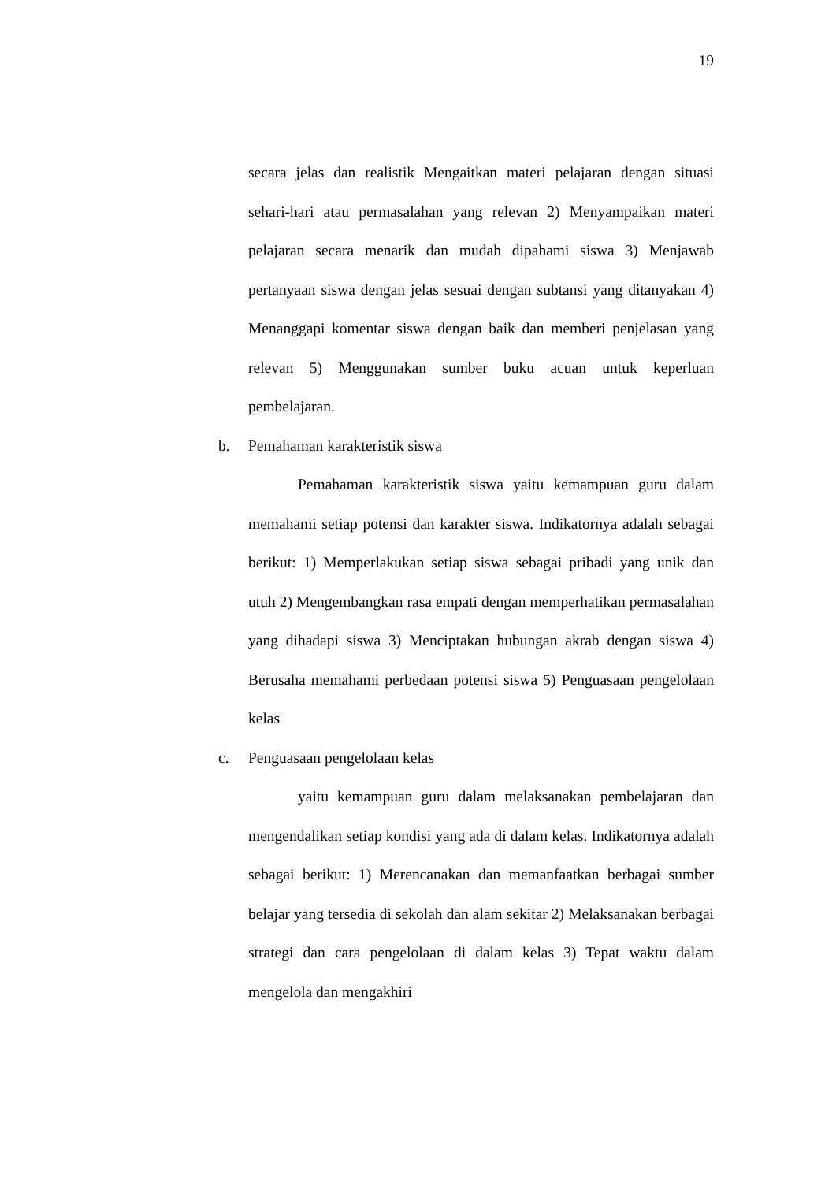19
secara jelas dan realistik Mengaitkan materi pelajaran dengan situasi sehari-hari atau permasalahan yang relevan 2) Menyampaikan materi pelajaran secara menarik dan mudah dipahami siswa 3) Menjawab pertanyaan siswa dengan jelas sesuai dengan subtansi yang ditanyakan 4) Menanggapi komentar siswa dengan baik dan memberi penjelasan yang relevan 5) Menggunakan sumber buku acuan untuk keperluan pembelajaran.
b. Pemahaman karakteristik siswa
Pemahaman karakteristik siswa yaitu kemampuan guru dalam memahami setiap potensi dan karakter siswa. Indikatornya adalah sebagai berikut: 1) Memperlakukan setiap siswa sebagai pribadi yang unik dan utuh 2) Mengembangkan rasa empati dengan memperhatikan permasalahan yang dihadapi siswa 3) Menciptakan hubungan akrab dengan siswa 4) Berusaha memahami perbedaan potensi siswa 5) Penguasaan pengelolaan kelas
c. Penguasaan pengelolaan kelas
yaitu kemampuan guru dalam melaksanakan pembelajaran dan mengendalikan setiap kondisi yang ada di dalam kelas. Indikatornya adalah sebagai berikut: 1) Merencanakan dan memanfaatkan berbagai sumber belajar yang tersedia di sekolah dan alam sekitar 2) Melaksanakan berbagai strategi dan cara pengelolaan di dalam kelas 3) Tepat waktu dalam mengelola dan mengakhiri